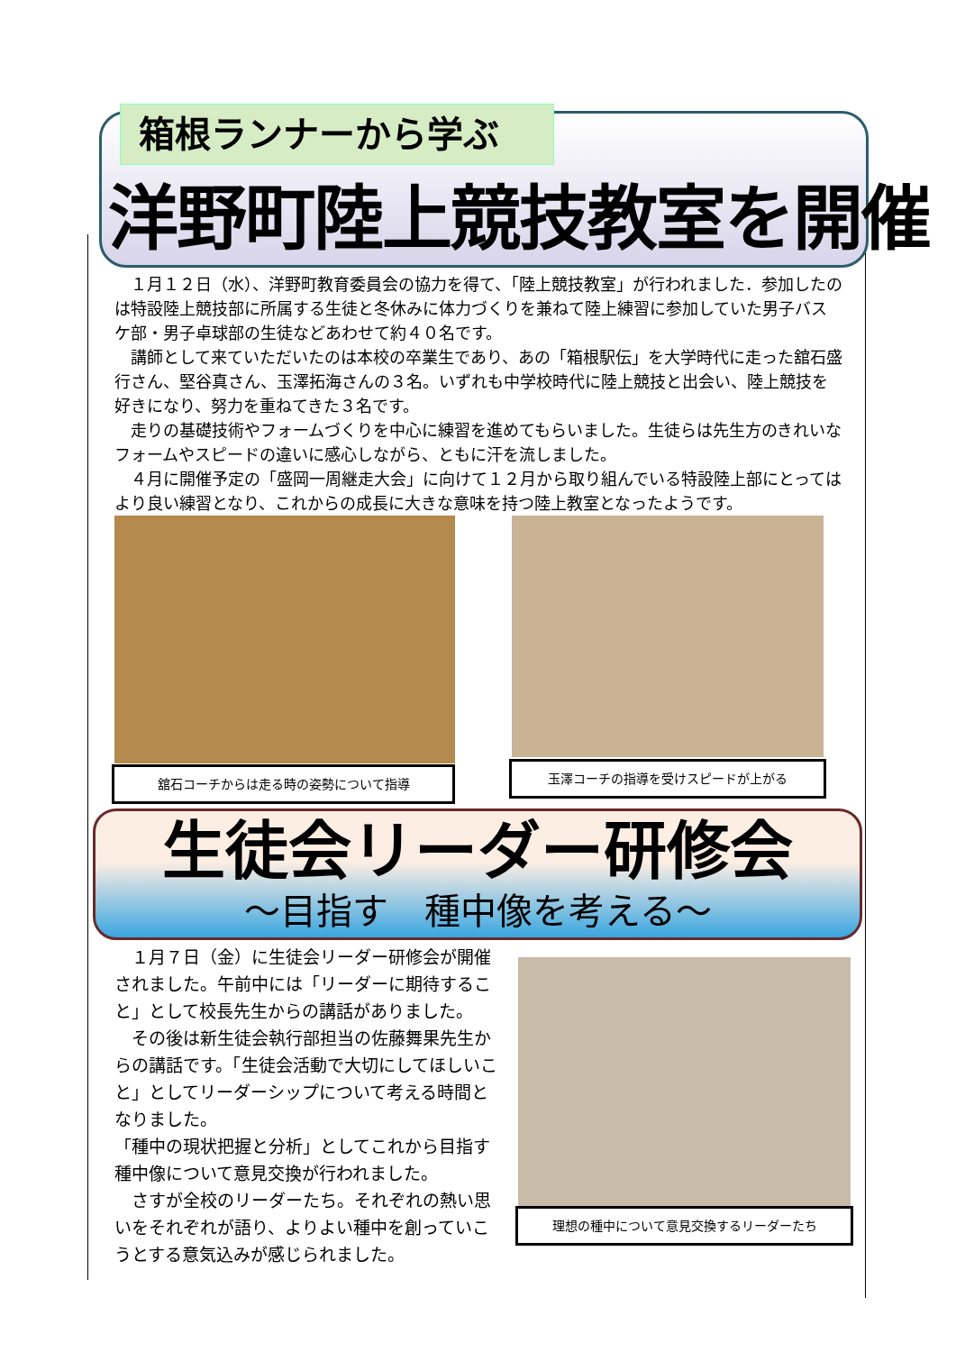箱根ランナーから学ぶ
洋野町陸上競技教室を開催
　１月１２日（水）、洋野町教育委員会の協力を得て、「陸上競技教室」が行われました．参加したのは特設陸上競技部に所属する生徒と冬休みに体力づくりを兼ねて陸上練習に参加していた男子バスケ部・男子卓球部の生徒などあわせて約４０名です。
　講師として来ていただいたのは本校の卒業生であり、あの「箱根駅伝」を大学時代に走った舘石盛行さん、堅谷真さん、玉澤拓海さんの３名。いずれも中学校時代に陸上競技と出会い、陸上競技を好きになり、努力を重ねてきた３名です。
　走りの基礎技術やフォームづくりを中心に練習を進めてもらいました。生徒らは先生方のきれいなフォームやスピードの違いに感心しながら、ともに汗を流しました。
　４月に開催予定の「盛岡一周継走大会」に向けて１２月から取り組んでいる特設陸上部にとってはより良い練習となり、これからの成長に大きな意味を持つ陸上教室となったようです。
舘石コーチからは走る時の姿勢について指導 玉澤コーチの指導を受けスピードが上がる
生徒会リーダー研修会
～目指す　種中像を考える～
　１月７日（金）に生徒会リーダー研修会が開催されました。午前中には「リーダーに期待すること」として校長先生からの講話がありました。
　その後は新生徒会執行部担当の佐藤舞果先生からの講話です。「生徒会活動で大切にしてほしいこと」としてリーダーシップについて考える時間となりました。
「種中の現状把握と分析」としてこれから目指す種中像について意見交換が行われました。
　さすが全校のリーダーたち。それぞれの熱い思いをそれぞれが語り、よりよい種中を創っていこうとする意気込みが感じられました。
理想の種中について意見交換するリーダーたち